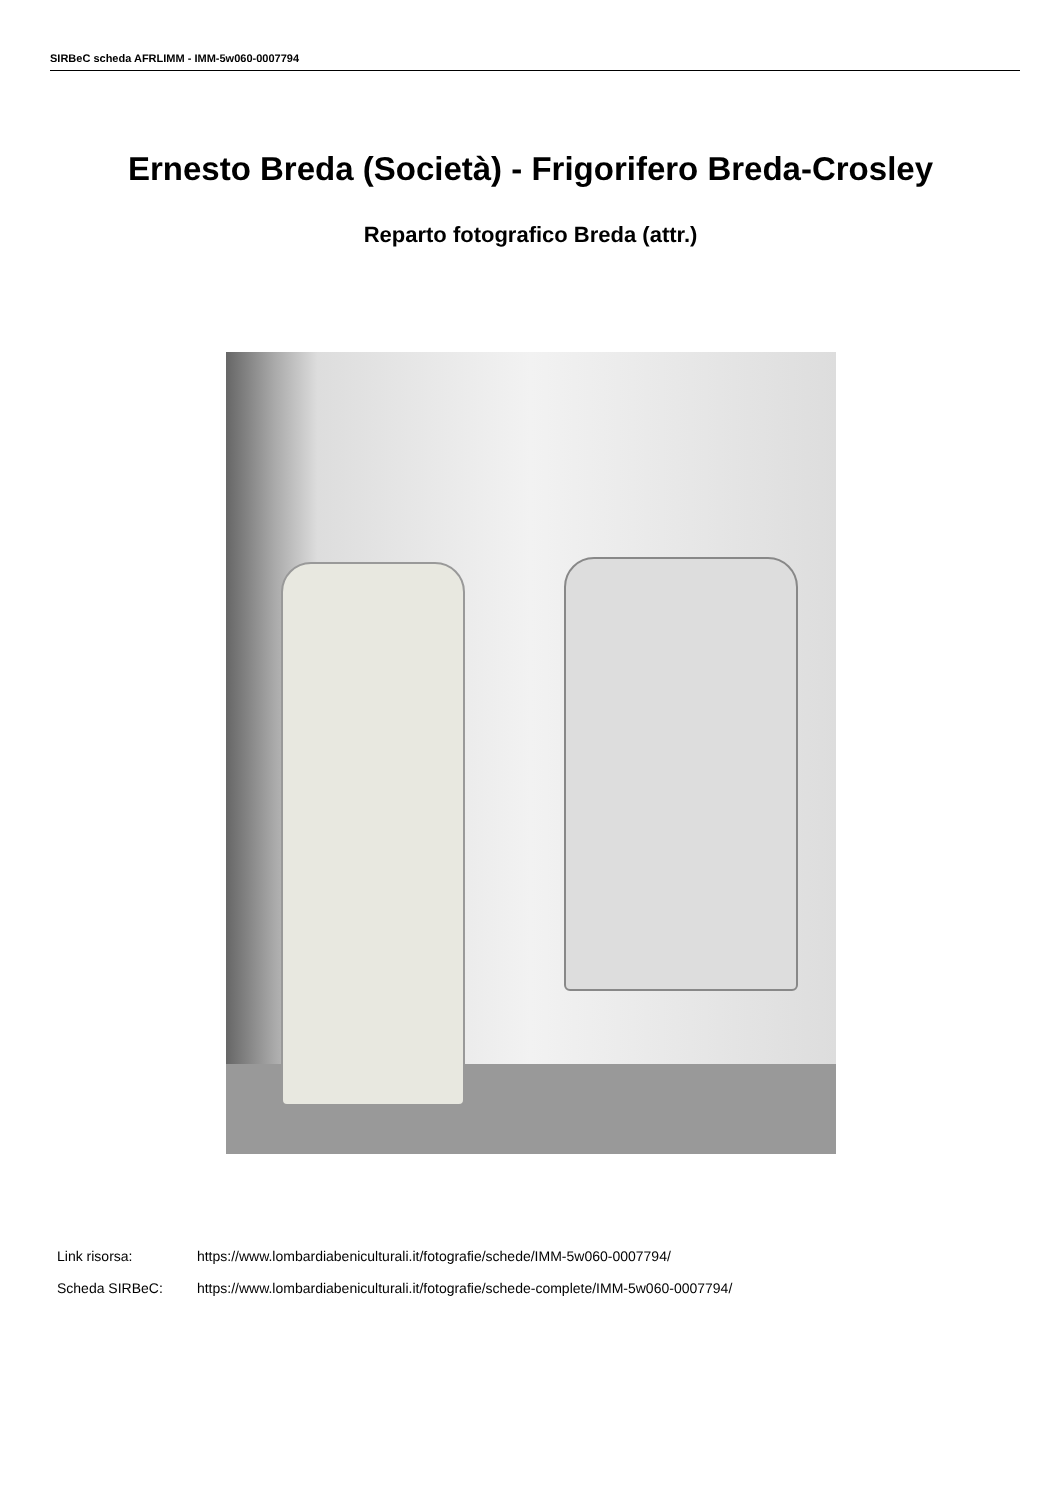SIRBeC scheda AFRLIMM - IMM-5w060-0007794
Ernesto Breda (Società) - Frigorifero Breda-Crosley
Reparto fotografico Breda (attr.)
Link risorsa: https://www.lombardiabeniculturali.it/fotografie/schede/IMM-5w060-0007794/
Scheda SIRBeC: https://www.lombardiabeniculturali.it/fotografie/schede-complete/IMM-5w060-0007794/